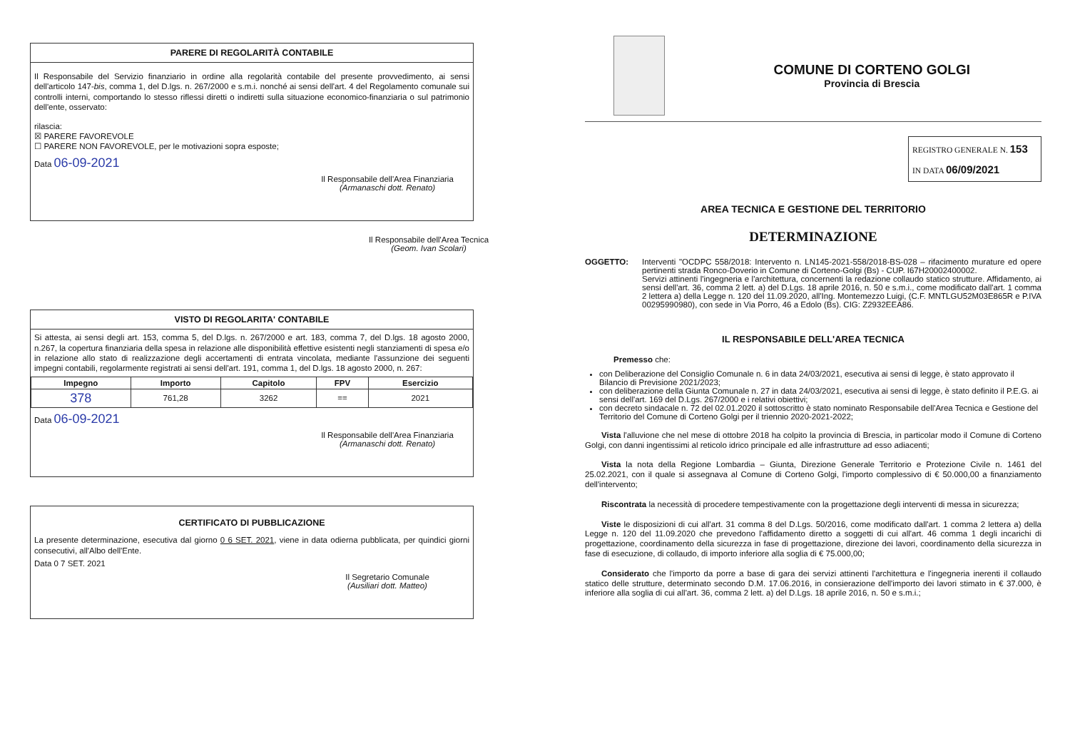PARERE DI REGOLARITÀ CONTABILE
Il Responsabile del Servizio finanziario in ordine alla regolarità contabile del presente provvedimento, ai sensi dell'articolo 147-bis, comma 1, del D.lgs. n. 267/2000 e s.m.i. nonché ai sensi dell'art. 4 del Regolamento comunale sui controlli interni, comportando lo stesso riflessi diretti o indiretti sulla situazione economico-finanziaria o sul patrimonio dell'ente, osservato:
rilascia:
☒ PARERE FAVOREVOLE
☐ PARERE NON FAVOREVOLE, per le motivazioni sopra esposte;
Data 06-09-2021
Il Responsabile dell'Area Finanziaria
(Armanaschi dott. Renato)
Il Responsabile dell'Area Tecnica
(Geom. Ivan Scolari)
VISTO DI REGOLARITA' CONTABILE
Si attesta, ai sensi degli art. 153, comma 5, del D.lgs. n. 267/2000 e art. 183, comma 7, del D.lgs. 18 agosto 2000, n.267, la copertura finanziaria della spesa in relazione alle disponibilità effettive esistenti negli stanziamenti di spesa e/o in relazione allo stato di realizzazione degli accertamenti di entrata vincolata, mediante l'assunzione dei seguenti impegni contabili, regolarmente registrati ai sensi dell'art. 191, comma 1, del D.lgs. 18 agosto 2000, n. 267:
| Impegno | Importo | Capitolo | FPV | Esercizio |
| --- | --- | --- | --- | --- |
| 378 | 761,28 | 3262 | == | 2021 |
Data 06-09-2021
Il Responsabile dell'Area Finanziaria
(Armanaschi dott. Renato)
CERTIFICATO DI PUBBLICAZIONE
La presente determinazione, esecutiva dal giorno 0 6 SET. 2021, viene in data odierna pubblicata, per quindici giorni consecutivi, all'Albo dell'Ente.
Data 0 7 SET. 2021
Il Segretario Comunale
(Ausiliari dott. Matteo)
COMUNE DI CORTENO GOLGI
Provincia di Brescia
REGISTRO GENERALE N. 153
IN DATA 06/09/2021
AREA TECNICA E GESTIONE DEL TERRITORIO
DETERMINAZIONE
OGGETTO: Interventi "OCDPC 558/2018: Intervento n. LN145-2021-558/2018-BS-028 – rifacimento murature ed opere pertinenti strada Ronco-Doverio in Comune di Corteno-Golgi (Bs) - CUP. I67H20002400002.
Servizi attinenti l'ingegneria e l'architettura, concernenti la redazione collaudo statico strutture. Affidamento, ai sensi dell'art. 36, comma 2 lett. a) del D.Lgs. 18 aprile 2016, n. 50 e s.m.i., come modificato dall'art. 1 comma 2 lettera a) della Legge n. 120 del 11.09.2020, all'Ing. Montemezzo Luigi, (C.F. MNTLGU52M03E865R e P.IVA 00295990980), con sede in Via Porro, 46 a Edolo (Bs). CIG: Z2932EEA86.
IL RESPONSABILE DELL'AREA TECNICA
Premesso che:
con Deliberazione del Consiglio Comunale n. 6 in data 24/03/2021, esecutiva ai sensi di legge, è stato approvato il Bilancio di Previsione 2021/2023;
con deliberazione della Giunta Comunale n. 27 in data 24/03/2021, esecutiva ai sensi di legge, è stato definito il P.E.G. ai sensi dell'art. 169 del D.Lgs. 267/2000 e i relativi obiettivi;
con decreto sindacale n. 72 del 02.01.2020 il sottoscritto è stato nominato Responsabile dell'Area Tecnica e Gestione del Territorio del Comune di Corteno Golgi per il triennio 2020-2021-2022;
  Vista l'alluvione che nel mese di ottobre 2018 ha colpito la provincia di Brescia, in particolar modo il Comune di Corteno Golgi, con danni ingentissimi al reticolo idrico principale ed alle infrastrutture ad esso adiacenti;
  Vista la nota della Regione Lombardia – Giunta, Direzione Generale Territorio e Protezione Civile n. 1461 del 25.02.2021, con il quale si assegnava al Comune di Corteno Golgi, l'importo complessivo di € 50.000,00 a finanziamento dell'intervento;
  Riscontrata la necessità di procedere tempestivamente con la progettazione degli interventi di messa in sicurezza;
  Viste le disposizioni di cui all'art. 31 comma 8 del D.Lgs. 50/2016, come modificato dall'art. 1 comma 2 lettera a) della Legge n. 120 del 11.09.2020 che prevedono l'affidamento diretto a soggetti di cui all'art. 46 comma 1 degli incarichi di progettazione, coordinamento della sicurezza in fase di progettazione, direzione dei lavori, coordinamento della sicurezza in fase di esecuzione, di collaudo, di importo inferiore alla soglia di € 75.000,00;
  Considerato che l'importo da porre a base di gara dei servizi attinenti l'architettura e l'ingegneria inerenti il collaudo statico delle strutture, determinato secondo D.M. 17.06.2016, in consierazione dell'importo dei lavori stimato in € 37.000, è inferiore alla soglia di cui all'art. 36, comma 2 lett. a) del D.Lgs. 18 aprile 2016, n. 50 e s.m.i.;